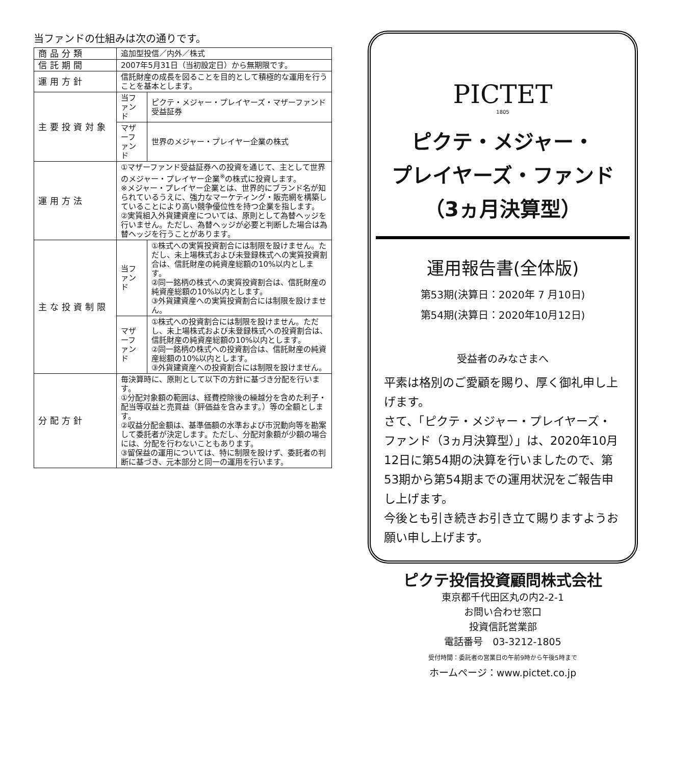当ファンドの仕組みは次の通りです。
| 商品分類 | 追加型投信／内外／株式 | |
| 信託期間 | 2007年5月31日（当初設定日）から無期限です。 | |
| 運用方針 | 信託財産の成長を図ることを目的として積極的な運用を行うことを基本とします。 | |
| 主要投資対象 | 当ファンド | ピクテ・メジャー・プレイヤーズ・マザーファンド受益証券 |
| | マザーファンド | 世界のメジャー・プレイヤー企業の株式 |
| 運用方法 | ①マザーファンド受益証券への投資を通じて、主として世界のメジャー・プレイヤー企業<sup>※</sup>の株式に投資します。 ※メジャー・プレイヤー企業とは、世界的にブランド名が知られているうえに、強力なマーケティング・販売網を構築していることにより高い競争優位性を持つ企業を指します。 ②実質組入外貨建資産については、原則として為替ヘッジを行いません。ただし、為替ヘッジが必要と判断した場合は為替ヘッジを行うことがあります。 | |
| 主な投資制限 | 当ファンド | ①株式への実質投資割合には制限を設けません。ただし、未上場株式および未登録株式への実質投資割合は、信託財産の純資産総額の10%以内とします。 ②同一銘柄の株式への実質投資割合は、信託財産の純資産総額の10%以内とします。 ③外貨建資産への実質投資割合には制限を設けません。 |
| | マザーファンド | ①株式への投資割合には制限を設けません。ただし、未上場株式および未登録株式への投資割合は、信託財産の純資産総額の10%以内とします。 ②同一銘柄の株式への投資割合は、信託財産の純資産総額の10%以内とします。 ③外貨建資産への投資割合には制限を設けません。 |
| 分配方針 | 毎決算時に、原則として以下の方針に基づき分配を行います。 ①分配対象額の範囲は、経費控除後の繰越分を含めた利子・配当等収益と売買益（評価益を含みます。）等の全額とします。 ②収益分配金額は、基準価額の水準および市況動向等を勘案して委託者が決定します。ただし、分配対象額が少額の場合には、分配を行わないこともあります。 ③留保益の運用については、特に制限を設けず、委託者の判断に基づき、元本部分と同一の運用を行います。 | |
PICTET
1805
ピクテ・メジャー・
プレイヤーズ・ファンド
（3ヵ月決算型）
運用報告書(全体版)
第53期(決算日：2020年 7 月10日)
第54期(決算日：2020年10月12日)
受益者のみなさまへ
平素は格別のご愛顧を賜り、厚く御礼申し上げます。
さて、「ピクテ・メジャー・プレイヤーズ・ファンド（3ヵ月決算型）」は、2020年10月12日に第54期の決算を行いましたので、第53期から第54期までの運用状況をご報告申し上げます。
今後とも引き続きお引き立て賜りますようお願い申し上げます。
ピクテ投信投資顧問株式会社
東京都千代田区丸の内2-2-1
お問い合わせ窓口
投資信託営業部
電話番号　03-3212-1805
受付時間：委託者の営業日の午前9時から午後5時まで
ホームページ：www.pictet.co.jp